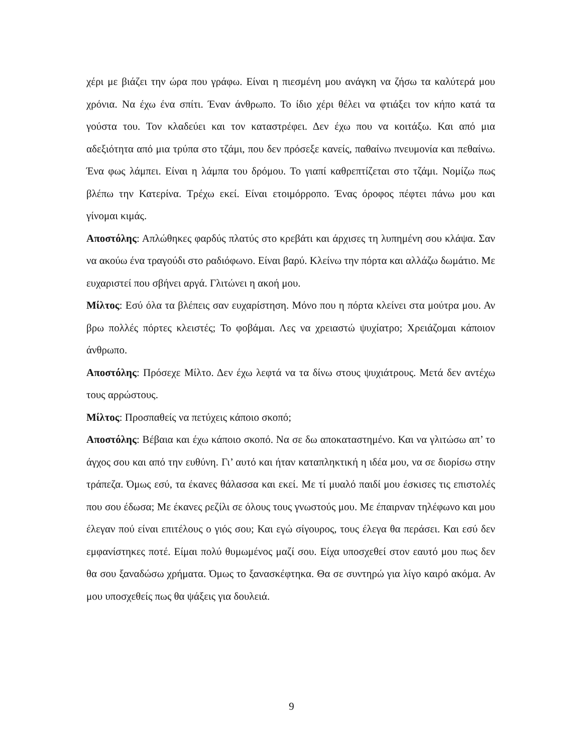χέρι με βιάζει την ώρα που γράφω. Είναι η πιεσμένη μου ανάγκη να ζήσω τα καλύτερά μου χρόνια. Να έχω ένα σπίτι. Έναν άνθρωπο. Το ίδιο χέρι θέλει να φτιάξει τον κήπο κατά τα γούστα του. Τον κλαδεύει και τον καταστρέφει. Δεν έχω που να κοιτάξω. Και από μια αδεξιότητα από μια τρύπα στο τζάμι, που δεν πρόσεξε κανείς, παθαίνω πνευμονία και πεθαίνω. Ένα φως λάμπει. Είναι η λάμπα του δρόμου. Το γιαπί καθρεπτίζεται στο τζάμι. Νομίζω πως βλέπω την Κατερίνα. Τρέχω εκεί. Είναι ετοιμόρροπο. Ένας όροφος πέφτει πάνω μου και γίνομαι κιμάς.
Αποστόλης: Απλώθηκες φαρδύς πλατύς στο κρεβάτι και άρχισες τη λυπημένη σου κλάψα. Σαν να ακούω ένα τραγούδι στο ραδιόφωνο. Είναι βαρύ. Κλείνω την πόρτα και αλλάζω δωμάτιο. Με ευχαριστεί που σβήνει αργά. Γλιτώνει η ακοή μου.
Μίλτος: Εσύ όλα τα βλέπεις σαν ευχαρίστηση. Μόνο που η πόρτα κλείνει στα μούτρα μου. Αν βρω πολλές πόρτες κλειστές; Το φοβάμαι. Λες να χρειαστώ ψυχίατρο; Χρειάζομαι κάποιον άνθρωπο.
Αποστόλης: Πρόσεχε Μίλτο. Δεν έχω λεφτά να τα δίνω στους ψυχιάτρους. Μετά δεν αντέχω τους αρρώστους.
Μίλτος: Προσπαθείς να πετύχεις κάποιο σκοπό;
Αποστόλης: Βέβαια και έχω κάποιο σκοπό. Να σε δω αποκαταστημένο. Και να γλιτώσω απ’ το άγχος σου και από την ευθύνη. Γι’ αυτό και ήταν καταπληκτική η ιδέα μου, να σε διορίσω στην τράπεζα. Όμως εσύ, τα έκανες θάλασσα και εκεί. Με τί μυαλό παιδί μου έσκισες τις επιστολές που σου έδωσα; Με έκανες ρεζίλι σε όλους τους γνωστούς μου. Με έπαιρναν τηλέφωνο και μου έλεγαν πού είναι επιτέλους ο γιός σου; Και εγώ σίγουρος, τους έλεγα θα περάσει. Και εσύ δεν εμφανίστηκες ποτέ. Είμαι πολύ θυμωμένος μαζί σου. Είχα υποσχεθεί στον εαυτό μου πως δεν θα σου ξαναδώσω χρήματα. Όμως το ξανασκέφτηκα. Θα σε συντηρώ για λίγο καιρό ακόμα. Αν μου υποσχεθείς πως θα ψάξεις για δουλειά.
9